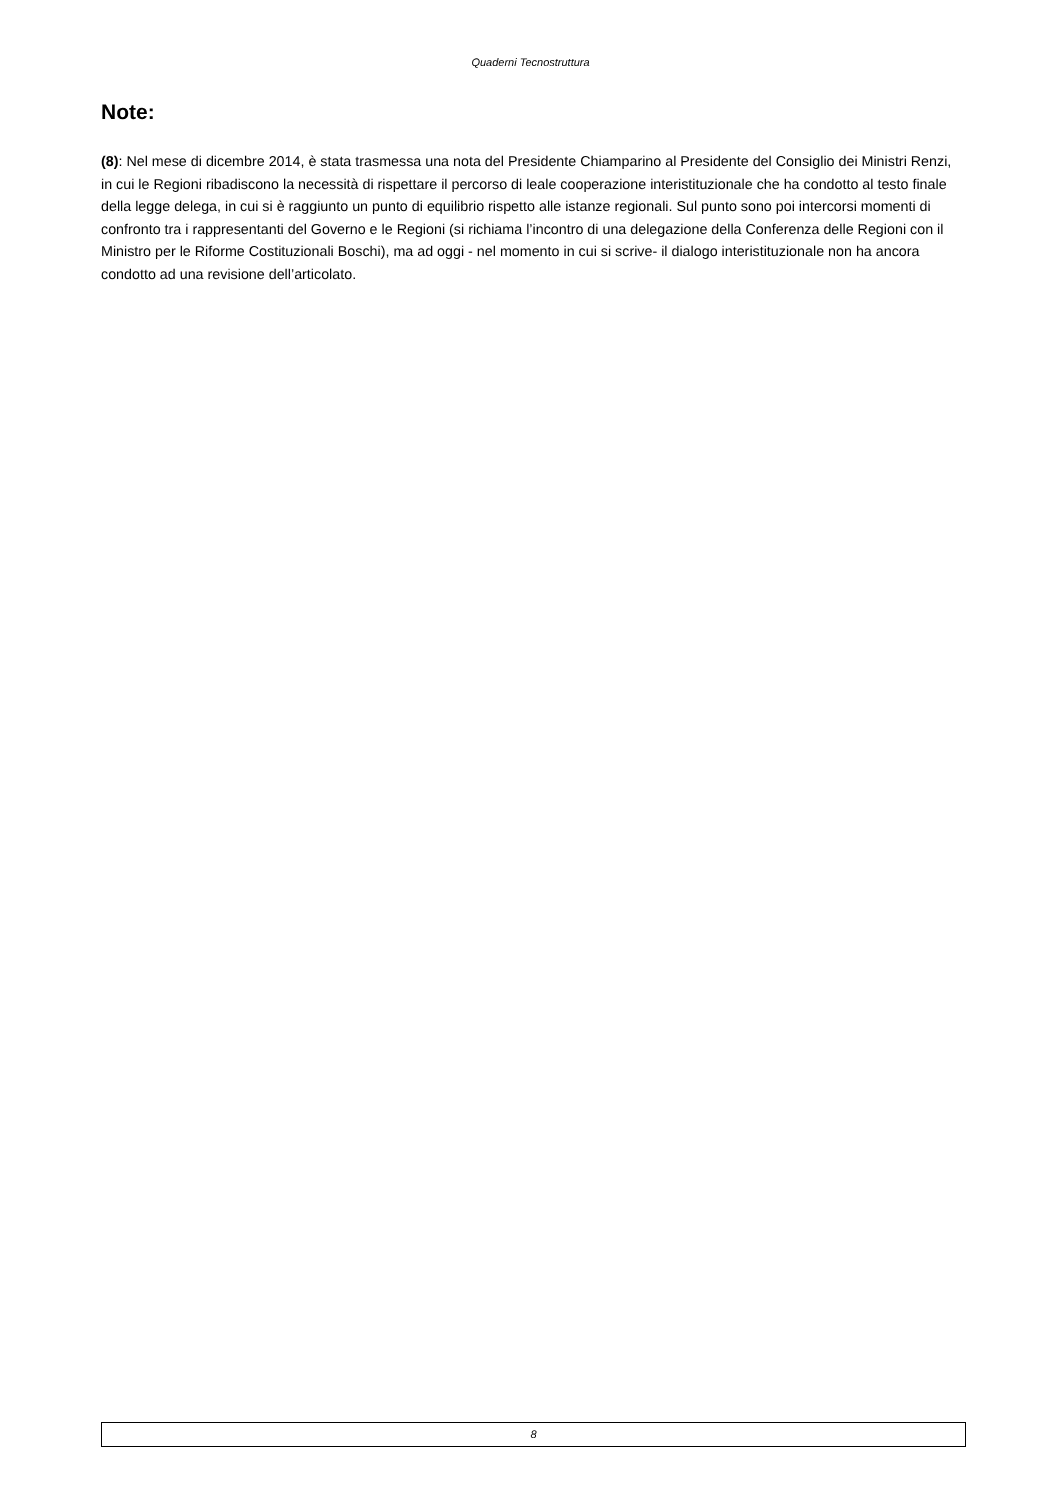Quaderni Tecnostruttura
Note:
(8): Nel mese di dicembre 2014, è stata trasmessa una nota del Presidente Chiamparino al Presidente del Consiglio dei Ministri Renzi, in cui le Regioni ribadiscono la necessità di rispettare il percorso di leale cooperazione interistituzionale che ha condotto al testo finale della legge delega, in cui si è raggiunto un punto di equilibrio rispetto alle istanze regionali. Sul punto sono poi intercorsi momenti di confronto tra i rappresentanti del Governo e le Regioni (si richiama l’incontro di una delegazione della Conferenza delle Regioni con il Ministro per le Riforme Costituzionali Boschi), ma ad oggi - nel momento in cui si scrive- il dialogo interistituzionale non ha ancora condotto ad una revisione dell’articolato.
8